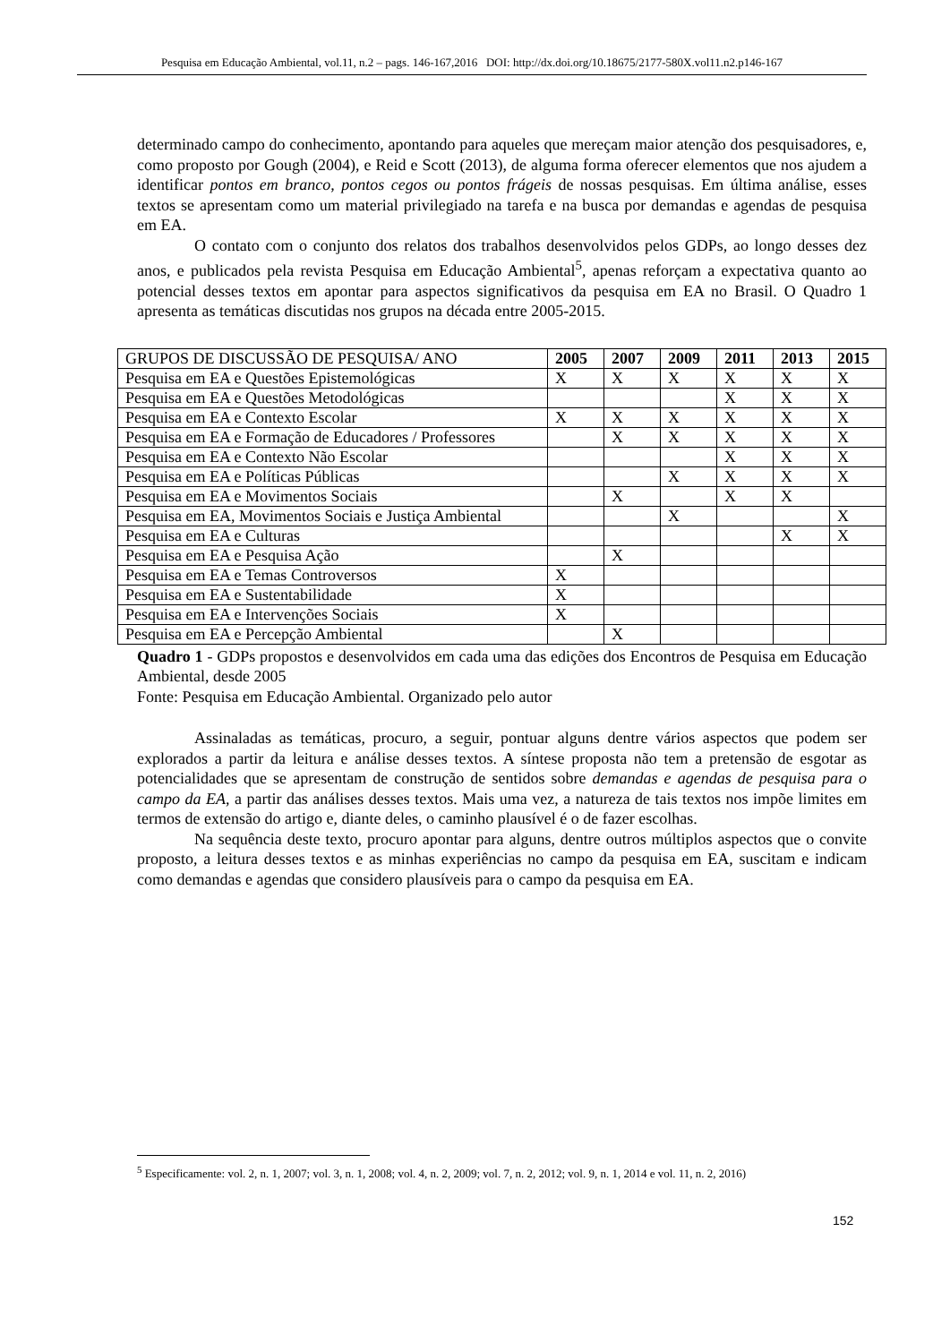Pesquisa em Educação Ambiental, vol.11, n.2 – pags. 146-167,2016 DOI: http://dx.doi.org/10.18675/2177-580X.vol11.n2.p146-167
determinado campo do conhecimento, apontando para aqueles que mereçam maior atenção dos pesquisadores, e, como proposto por Gough (2004), e Reid e Scott (2013), de alguma forma oferecer elementos que nos ajudem a identificar pontos em branco, pontos cegos ou pontos frágeis de nossas pesquisas. Em última análise, esses textos se apresentam como um material privilegiado na tarefa e na busca por demandas e agendas de pesquisa em EA.
O contato com o conjunto dos relatos dos trabalhos desenvolvidos pelos GDPs, ao longo desses dez anos, e publicados pela revista Pesquisa em Educação Ambiental<sup>5</sup>, apenas reforçam a expectativa quanto ao potencial desses textos em apontar para aspectos significativos da pesquisa em EA no Brasil. O Quadro 1 apresenta as temáticas discutidas nos grupos na década entre 2005-2015.
| GRUPOS DE DISCUSSÃO DE PESQUISA/ ANO | 2005 | 2007 | 2009 | 2011 | 2013 | 2015 |
| --- | --- | --- | --- | --- | --- | --- |
| Pesquisa em EA e Questões Epistemológicas | X | X | X | X | X | X |
| Pesquisa em EA e Questões Metodológicas | | | | X | X | X |
| Pesquisa em EA e Contexto Escolar | X | X | X | X | X | X |
| Pesquisa em EA e Formação de Educadores / Professores | | X | X | X | X | X |
| Pesquisa em EA e Contexto Não Escolar | | | | X | X | X |
| Pesquisa em EA e Políticas Públicas | | | X | X | X | X |
| Pesquisa em EA e Movimentos Sociais | | X | | X | X | |
| Pesquisa em EA, Movimentos Sociais e Justiça Ambiental | | | X | | | X |
| Pesquisa em EA e Culturas | | | | | X | X |
| Pesquisa em EA e Pesquisa Ação | | X | | | | |
| Pesquisa em EA e Temas Controversos | X | | | | | |
| Pesquisa em EA e Sustentabilidade | X | | | | | |
| Pesquisa em EA e Intervenções Sociais | X | | | | | |
| Pesquisa em EA e Percepção Ambiental | | X | | | | |
Quadro 1 - GDPs propostos e desenvolvidos em cada uma das edições dos Encontros de Pesquisa em Educação Ambiental, desde 2005
Fonte: Pesquisa em Educação Ambiental. Organizado pelo autor
Assinaladas as temáticas, procuro, a seguir, pontuar alguns dentre vários aspectos que podem ser explorados a partir da leitura e análise desses textos. A síntese proposta não tem a pretensão de esgotar as potencialidades que se apresentam de construção de sentidos sobre demandas e agendas de pesquisa para o campo da EA, a partir das análises desses textos. Mais uma vez, a natureza de tais textos nos impõe limites em termos de extensão do artigo e, diante deles, o caminho plausível é o de fazer escolhas.
Na sequência deste texto, procuro apontar para alguns, dentre outros múltiplos aspectos que o convite proposto, a leitura desses textos e as minhas experiências no campo da pesquisa em EA, suscitam e indicam como demandas e agendas que considero plausíveis para o campo da pesquisa em EA.
<sup>5</sup> Especificamente: vol. 2, n. 1, 2007; vol. 3, n. 1, 2008; vol. 4, n. 2, 2009; vol. 7, n. 2, 2012; vol. 9, n. 1, 2014 e vol. 11, n. 2, 2016)
152